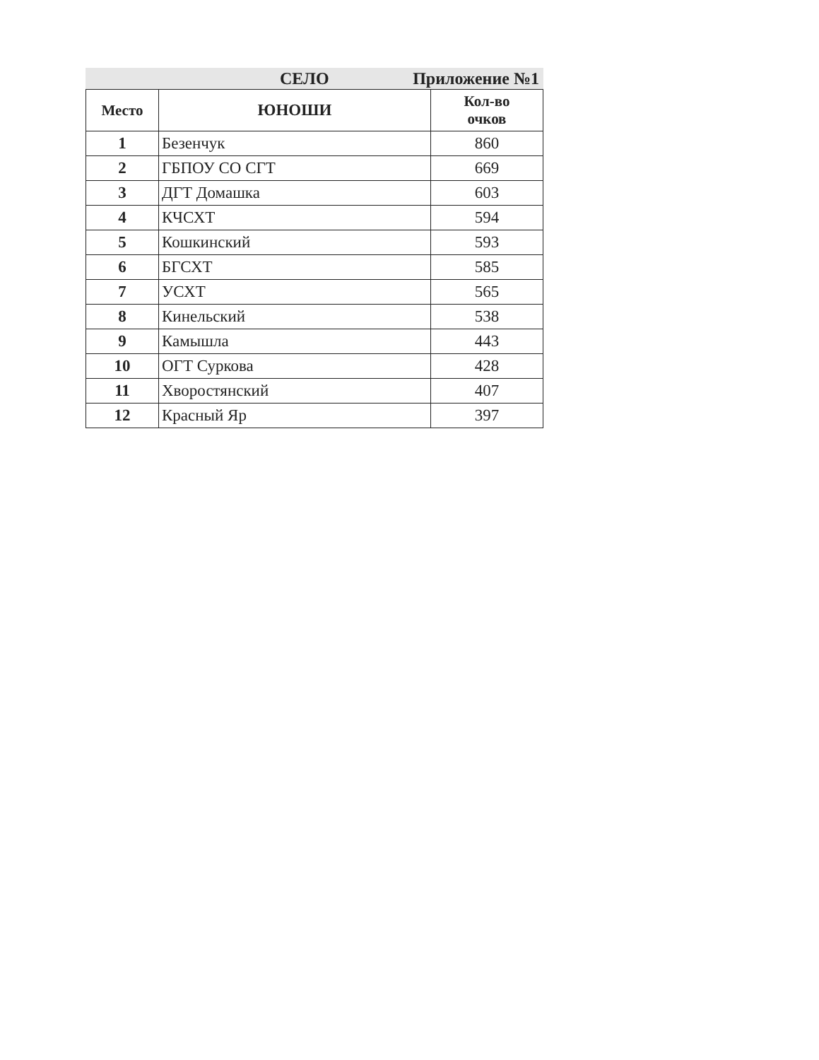СЕЛО Приложение №1
| Место | ЮНОШИ | Кол-во очков |
| --- | --- | --- |
| 1 | Безенчук | 860 |
| 2 | ГБПОУ СО СГТ | 669 |
| 3 | ДГТ Домашка | 603 |
| 4 | КЧСХТ | 594 |
| 5 | Кошкинский | 593 |
| 6 | БГСХТ | 585 |
| 7 | УСХТ | 565 |
| 8 | Кинельский | 538 |
| 9 | Камышла | 443 |
| 10 | ОГТ Суркова | 428 |
| 11 | Хворостянский | 407 |
| 12 | Красный Яр | 397 |